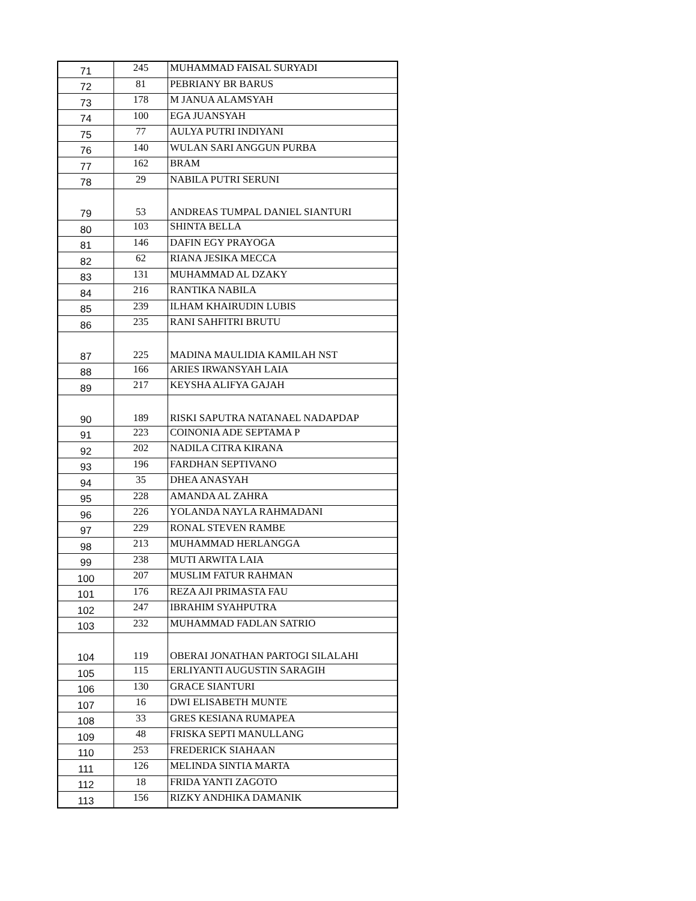| 71 | 245 | MUHAMMAD FAISAL SURYADI |
| 72 | 81 | PEBRIANY BR BARUS |
| 73 | 178 | M JANUA ALAMSYAH |
| 74 | 100 | EGA JUANSYAH |
| 75 | 77 | AULYA PUTRI INDIYANI |
| 76 | 140 | WULAN SARI ANGGUN PURBA |
| 77 | 162 | BRAM |
| 78 | 29 | NABILA PUTRI SERUNI |
| 79 | 53 | ANDREAS TUMPAL DANIEL SIANTURI |
| 80 | 103 | SHINTA BELLA |
| 81 | 146 | DAFIN EGY PRAYOGA |
| 82 | 62 | RIANA JESIKA MECCA |
| 83 | 131 | MUHAMMAD AL DZAKY |
| 84 | 216 | RANTIKA NABILA |
| 85 | 239 | ILHAM KHAIRUDIN LUBIS |
| 86 | 235 | RANI SAHFITRI BRUTU |
| 87 | 225 | MADINA MAULIDIA KAMILAH NST |
| 88 | 166 | ARIES IRWANSYAH LAIA |
| 89 | 217 | KEYSHA ALIFYA GAJAH |
| 90 | 189 | RISKI SAPUTRA NATANAEL NADAPDAP |
| 91 | 223 | COINONIA ADE SEPTAMA P |
| 92 | 202 | NADILA CITRA KIRANA |
| 93 | 196 | FARDHAN SEPTIVANO |
| 94 | 35 | DHEA ANASYAH |
| 95 | 228 | AMANDA AL ZAHRA |
| 96 | 226 | YOLANDA NAYLA RAHMADANI |
| 97 | 229 | RONAL STEVEN RAMBE |
| 98 | 213 | MUHAMMAD HERLANGGA |
| 99 | 238 | MUTI ARWITA LAIA |
| 100 | 207 | MUSLIM FATUR RAHMAN |
| 101 | 176 | REZA AJI PRIMASTA FAU |
| 102 | 247 | IBRAHIM SYAHPUTRA |
| 103 | 232 | MUHAMMAD FADLAN SATRIO |
| 104 | 119 | OBERAI JONATHAN PARTOGI SILALAHI |
| 105 | 115 | ERLIYANTI AUGUSTIN SARAGIH |
| 106 | 130 | GRACE SIANTURI |
| 107 | 16 | DWI ELISABETH MUNTE |
| 108 | 33 | GRES KESIANA RUMAPEA |
| 109 | 48 | FRISKA SEPTI MANULLANG |
| 110 | 253 | FREDERICK SIAHAAN |
| 111 | 126 | MELINDA SINTIA MARTA |
| 112 | 18 | FRIDA YANTI ZAGOTO |
| 113 | 156 | RIZKY ANDHIKA DAMANIK |